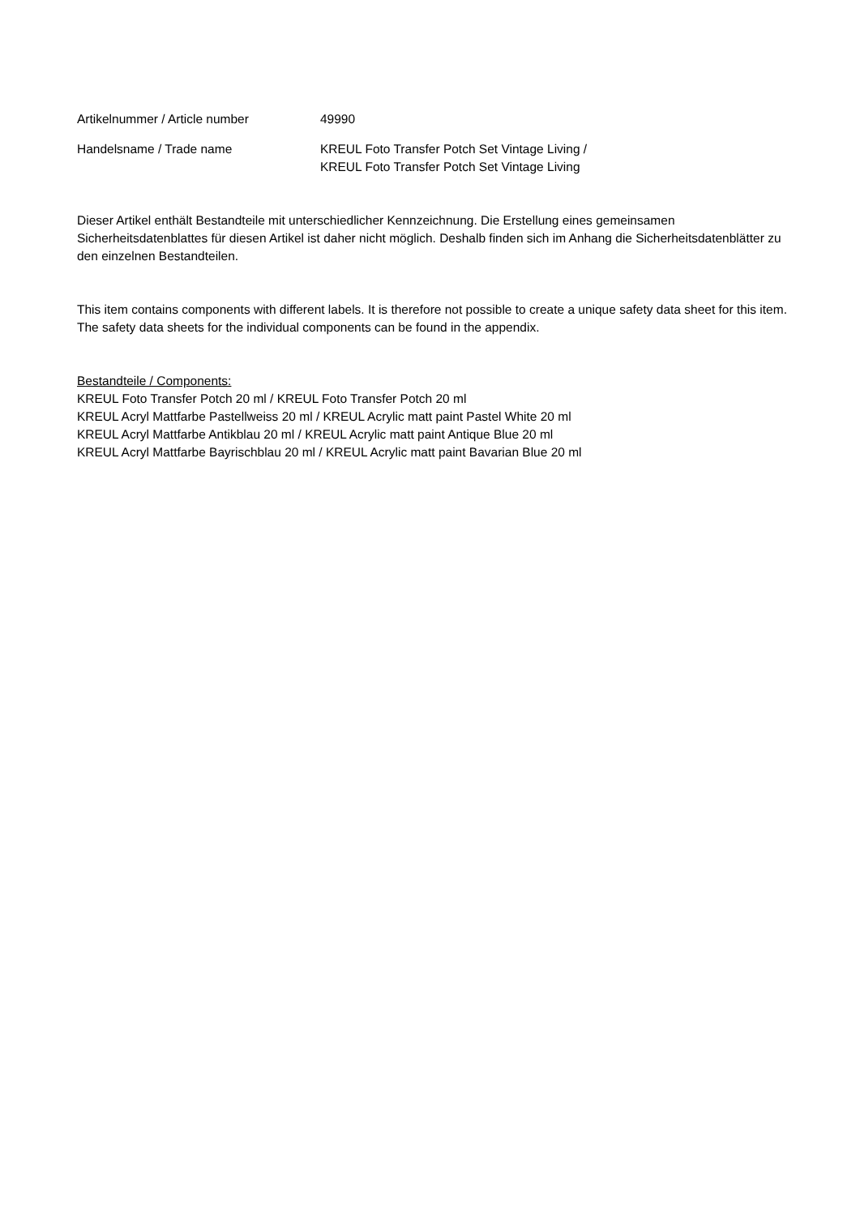Artikelnummer / Article number 49990
Handelsname / Trade name KREUL Foto Transfer Potch Set Vintage Living /
KREUL Foto Transfer Potch Set Vintage Living
Dieser Artikel enthält Bestandteile mit unterschiedlicher Kennzeichnung. Die Erstellung eines gemeinsamen Sicherheitsdatenblattes für diesen Artikel ist daher nicht möglich. Deshalb finden sich im Anhang die Sicherheitsdatenblätter zu den einzelnen Bestandteilen.
This item contains components with different labels. It is therefore not possible to create a unique safety data sheet for this item. The safety data sheets for the individual components can be found in the appendix.
Bestandteile / Components:
KREUL Foto Transfer Potch 20 ml / KREUL Foto Transfer Potch 20 ml
KREUL Acryl Mattfarbe Pastellweiss 20 ml / KREUL Acrylic matt paint Pastel White 20 ml
KREUL Acryl Mattfarbe Antikblau 20 ml / KREUL Acrylic matt paint Antique Blue 20 ml
KREUL Acryl Mattfarbe Bayrischblau 20 ml / KREUL Acrylic matt paint Bavarian Blue 20 ml